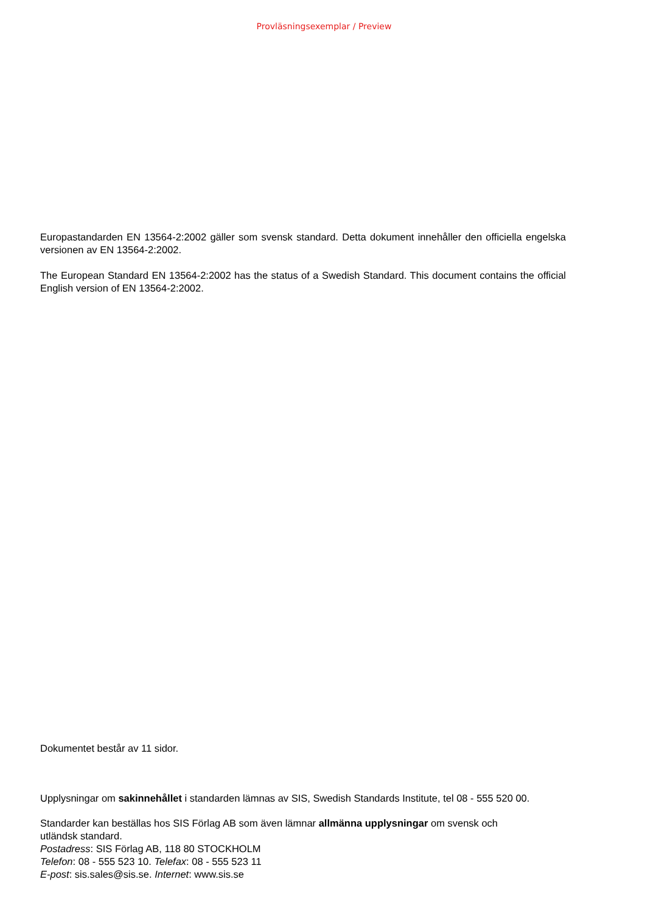Provläsningsexemplar / Preview
Europastandarden EN 13564-2:2002 gäller som svensk standard. Detta dokument innehåller den officiella engelska versionen av EN 13564-2:2002.
The European Standard EN 13564-2:2002 has the status of a Swedish Standard. This document contains the official English version of EN 13564-2:2002.
Dokumentet består av 11 sidor.
Upplysningar om sakinnehållet i standarden lämnas av SIS, Swedish Standards Institute, tel 08 - 555 520 00.
Standarder kan beställas hos SIS Förlag AB som även lämnar allmänna upplysningar om svensk och
utländsk standard.
Postadress: SIS Förlag AB, 118 80 STOCKHOLM
Telefon: 08 - 555 523 10. Telefax: 08 - 555 523 11
E-post: sis.sales@sis.se. Internet: www.sis.se